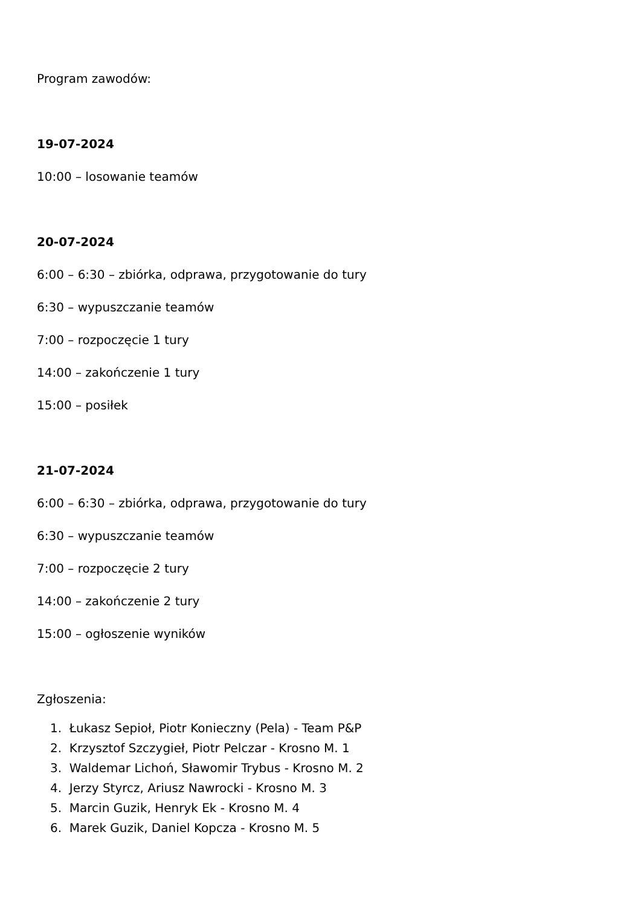Program zawodów:
19-07-2024
10:00 – losowanie teamów
20-07-2024
6:00 – 6:30 – zbiórka, odprawa, przygotowanie do tury
6:30 – wypuszczanie teamów
7:00 – rozpoczęcie 1 tury
14:00 – zakończenie 1 tury
15:00 – posiłek
21-07-2024
6:00 – 6:30 – zbiórka, odprawa, przygotowanie do tury
6:30 – wypuszczanie teamów
7:00 – rozpoczęcie 2 tury
14:00 – zakończenie 2 tury
15:00 – ogłoszenie wyników
Zgłoszenia:
1. Łukasz Sepioł, Piotr Konieczny (Pela) - Team P&P
2. Krzysztof Szczygieł, Piotr Pelczar - Krosno M. 1
3. Waldemar Lichoń, Sławomir Trybus - Krosno M. 2
4. Jerzy Styrcz, Ariusz Nawrocki - Krosno M. 3
5. Marcin Guzik, Henryk Ek - Krosno M. 4
6. Marek Guzik, Daniel Kopcza - Krosno M. 5